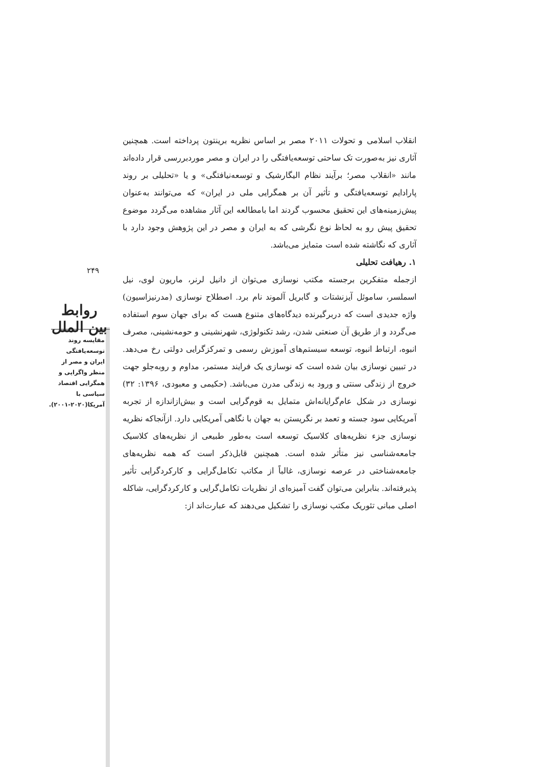۲۴۹
روابط بین الملل
مقایسه روند توسعه‌یافتگی ایران و مصر از منظر واگرایی و همگرایی اقتصاد سیاسی با آمریکا(۲۰۲۰-۲۰۰۱).
انقلاب اسلامی و تحولات ۲۰۱۱ مصر بر اساس نظریه برینتون پرداخته است. همچنین آثاری نیز به‌صورت تک ساحتی توسعه‌یافتگی را در ایران و مصر موردبررسی قرار داده‌اند مانند «انقلاب مصر؛ برآیند نظام الیگارشیک و توسعه‌نیافتگی» و یا «تحلیلی بر روند پارادایم توسعه‌یافتگی و تأثیر آن بر همگرایی ملی در ایران» که می‌توانند به‌عنوان پیش‌زمینه‌های این تحقیق محسوب گردند اما بامطالعه این آثار مشاهده می‌گردد موضوع تحقیق پیش رو به لحاظ نوع نگرشی که به ایران و مصر در این پژوهش وجود دارد با آثاری که نگاشته شده است متمایز می‌باشد.
۱. رهیافت تحلیلی
ازجمله متفکرین برجسته مکتب نوسازی می‌توان از دانیل لرنر، ماریون لوی، نیل اسملسر، ساموئل آیزنشتات و گابریل آلموند نام برد. اصطلاح نوسازی (مدرنیزاسیون) واژه جدیدی است که دربرگیرنده دیدگاه‌های متنوع هست که برای جهان سوم استفاده می‌گردد و از طریق آن صنعتی شدن، رشد تکنولوژی، شهرنشینی و حومه‌نشینی، مصرف انبوه، ارتباط انبوه، توسعه سیستم‌های آموزش رسمی و تمرکزگرایی دولتی رخ می‌دهد. در تبیین نوسازی بیان شده است که نوسازی یک فرایند مستمر، مداوم و روبه‌جلو جهت خروج از زندگی سنتی و ورود به زندگی مدرن می‌باشد. (حکیمی و معبودی، ۱۳۹۶: ۳۲) نوسازی در شکل عام‌گرایانه‌اش متمایل به قوم‌گرایی است و بیش‌ازاندازه از تجربه آمریکایی سود جسته و تعمد بر نگریستن به جهان با نگاهی آمریکایی دارد. ازآنجاکه نظریه نوسازی جزء نظریه‌های کلاسیک توسعه است به‌طور طبیعی از نظریه‌های کلاسیک جامعه‌شناسی نیز متأثر شده است. همچنین قابل‌ذکر است که همه نظریه‌های جامعه‌شناختی در عرصه نوسازی، غالباً از مکاتب تکامل‌گرایی و کارکردگرایی تأثیر پذیرفته‌اند. بنابراین می‌توان گفت آمیزه‌ای از نظریات تکامل‌گرایی و کارکردگرایی، شاکله اصلی مبانی تئوریک مکتب نوسازی را تشکیل می‌دهند که عبارت‌اند از: